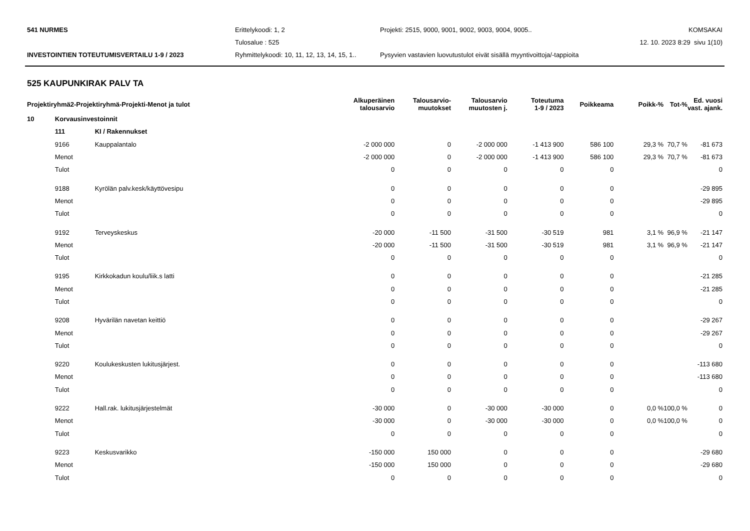541 NURMES
Erittelykoodi: 1, 2
Projekti: 2515, 9000, 9001, 9002, 9003, 9004, 9005..
KOMSAKAI
Tulosalue : 525
12. 10. 2023 8:29 sivu 1(10)
INVESTOINTIEN TOTEUTUMISVERTAILU 1-9 / 2023
Ryhmittelykoodi: 10, 11, 12, 13, 14, 15, 1..
Pysyvien vastavien luovutustulot eivät sisällä myyntivoittoja/-tappioita
525 KAUPUNKIRAK PALV TA
| Projektiryhmä2-Projektiryhmä-Projekti-Menot ja tulot | | | Alkuperäinen talousarvio | Talousarvio- muutokset | Talousarvio muutosten j. | Toteutuma 1-9 / 2023 | Poikkeama | Poikk-% | Tot-% | Ed. vuosi vast. ajank. |
| --- | --- | --- | --- | --- | --- | --- | --- | --- | --- | --- |
| 10 | Korvausinvestoinnit | | | | | | | | | |
| | 111 | KI / Rakennukset | | | | | | | | |
| | 9166 | Kauppalantalo | -2 000 000 | 0 | -2 000 000 | -1 413 900 | 586 100 | 29,3 % | 70,7 % | -81 673 |
| | Menot | | -2 000 000 | 0 | -2 000 000 | -1 413 900 | 586 100 | 29,3 % | 70,7 % | -81 673 |
| | Tulot | | 0 | 0 | 0 | 0 | 0 | | | 0 |
| | 9188 | Kyrölän palv.kesk/käyttövesipu | 0 | 0 | 0 | 0 | 0 | | | -29 895 |
| | Menot | | 0 | 0 | 0 | 0 | 0 | | | -29 895 |
| | Tulot | | 0 | 0 | 0 | 0 | 0 | | | 0 |
| | 9192 | Terveyskeskus | -20 000 | -11 500 | -31 500 | -30 519 | 981 | 3,1 % | 96,9 % | -21 147 |
| | Menot | | -20 000 | -11 500 | -31 500 | -30 519 | 981 | 3,1 % | 96,9 % | -21 147 |
| | Tulot | | 0 | 0 | 0 | 0 | 0 | | | 0 |
| | 9195 | Kirkkokadun koulu/liik.s latti | 0 | 0 | 0 | 0 | 0 | | | -21 285 |
| | Menot | | 0 | 0 | 0 | 0 | 0 | | | -21 285 |
| | Tulot | | 0 | 0 | 0 | 0 | 0 | | | 0 |
| | 9208 | Hyvärilän navetan keittiö | 0 | 0 | 0 | 0 | 0 | | | -29 267 |
| | Menot | | 0 | 0 | 0 | 0 | 0 | | | -29 267 |
| | Tulot | | 0 | 0 | 0 | 0 | 0 | | | 0 |
| | 9220 | Koulukeskusten lukitusjärjest. | 0 | 0 | 0 | 0 | 0 | | | -113 680 |
| | Menot | | 0 | 0 | 0 | 0 | 0 | | | -113 680 |
| | Tulot | | 0 | 0 | 0 | 0 | 0 | | | 0 |
| | 9222 | Hall.rak. lukitusjärjestelmät | -30 000 | 0 | -30 000 | -30 000 | 0 | 0,0 % | 100,0 % | 0 |
| | Menot | | -30 000 | 0 | -30 000 | -30 000 | 0 | 0,0 % | 100,0 % | 0 |
| | Tulot | | 0 | 0 | 0 | 0 | 0 | | | 0 |
| | 9223 | Keskusvarikko | -150 000 | 150 000 | 0 | 0 | 0 | | | -29 680 |
| | Menot | | -150 000 | 150 000 | 0 | 0 | 0 | | | -29 680 |
| | Tulot | | 0 | 0 | 0 | 0 | 0 | | | 0 |